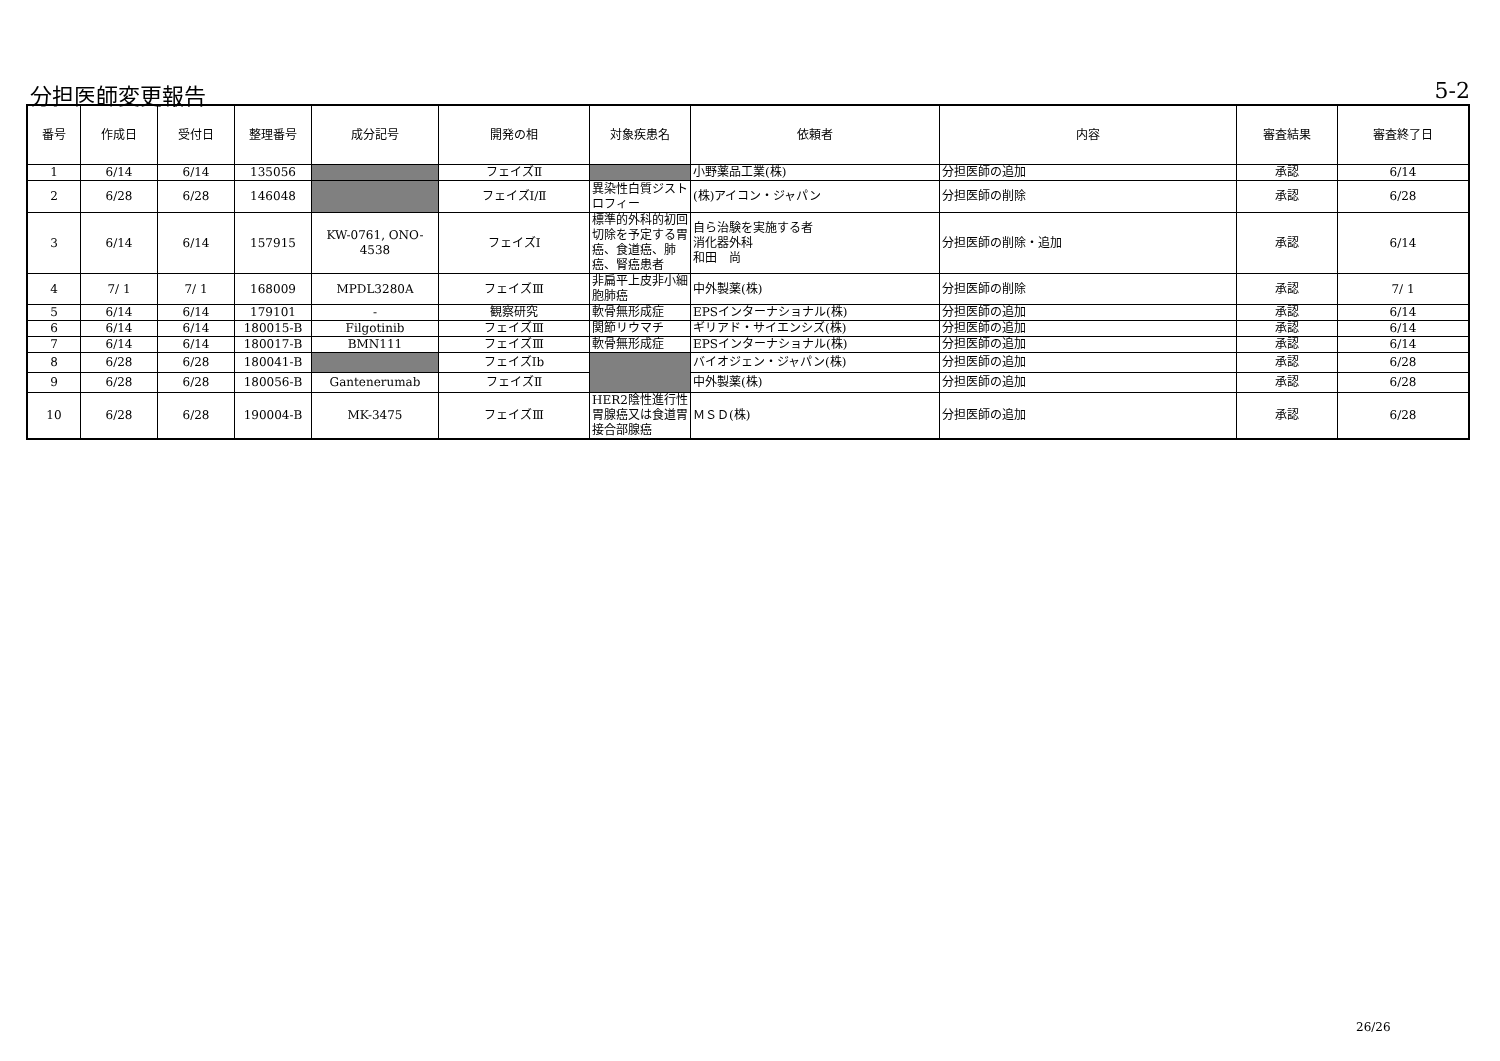分担医師変更報告 5-2
| 番号 | 作成日 | 受付日 | 整理番号 | 成分記号 | 開発の相 | 対象疾患名 | 依頼者 | 内容 | 審査結果 | 審査終了日 |
| --- | --- | --- | --- | --- | --- | --- | --- | --- | --- | --- |
| 1 | 6/14 | 6/14 | 135056 | | フェイズⅡ | | 小野薬品工業(株) | 分担医師の追加 | 承認 | 6/14 |
| 2 | 6/28 | 6/28 | 146048 | | フェイズⅠ/Ⅱ | 異染性白質ジストロフィー | (株)アイコン・ジャパン | 分担医師の削除 | 承認 | 6/28 |
| 3 | 6/14 | 6/14 | 157915 | KW-0761, ONO-4538 | フェイズⅠ | 標準的外科的初回切除を予定する胃癌、食道癌、肺癌、腎癌患者 | 自ら治験を実施する者 消化器外科 和田 尚 | 分担医師の削除・追加 | 承認 | 6/14 |
| 4 | 7/ 1 | 7/ 1 | 168009 | MPDL3280A | フェイズⅢ | 非扁平上皮非小細胞肺癌 | 中外製薬(株) | 分担医師の削除 | 承認 | 7/ 1 |
| 5 | 6/14 | 6/14 | 179101 | - | 観察研究 | 軟骨無形成症 | EPSインターナショナル(株) | 分担医師の追加 | 承認 | 6/14 |
| 6 | 6/14 | 6/14 | 180015-B | Filgotinib | フェイズⅢ | 関節リウマチ | ギリアド・サイエンシズ(株) | 分担医師の追加 | 承認 | 6/14 |
| 7 | 6/14 | 6/14 | 180017-B | BMN111 | フェイズⅢ | 軟骨無形成症 | EPSインターナショナル(株) | 分担医師の追加 | 承認 | 6/14 |
| 8 | 6/28 | 6/28 | 180041-B | | フェイズⅠb | | バイオジェン・ジャパン(株) | 分担医師の追加 | 承認 | 6/28 |
| 9 | 6/28 | 6/28 | 180056-B | Gantenerumab | フェイズⅡ | | 中外製薬(株) | 分担医師の追加 | 承認 | 6/28 |
| 10 | 6/28 | 6/28 | 190004-B | MK-3475 | フェイズⅢ | HER2陰性進行性胃腺癌又は食道胃接合部腺癌 | ＭＳＤ(株) | 分担医師の追加 | 承認 | 6/28 |
26/26